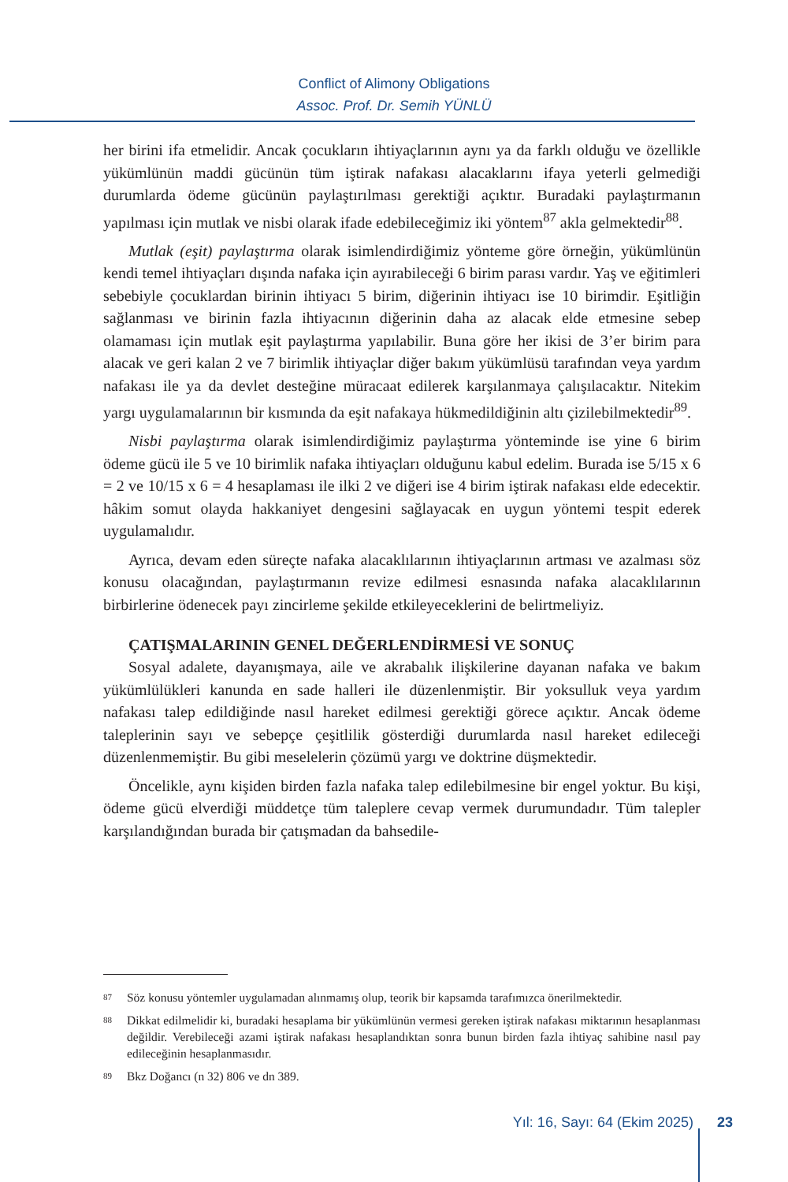Conflict of Alimony Obligations
Assoc. Prof. Dr. Semih YÜNLÜ
her birini ifa etmelidir. Ancak çocukların ihtiyaçlarının aynı ya da farklı olduğu ve özellikle yükümlünün maddi gücünün tüm iştirak nafakası alacaklarını ifaya yeterli gelmediği durumlarda ödeme gücünün paylaştırılması gerektiği açıktır. Buradaki paylaştırmanın yapılması için mutlak ve nisbi olarak ifade edebileceğimiz iki yöntem<sup>87</sup> akla gelmektedir<sup>88</sup>.
Mutlak (eşit) paylaştırma olarak isimlendirdiğimiz yönteme göre örneğin, yükümlünün kendi temel ihtiyaçları dışında nafaka için ayırabileceği 6 birim parası vardır. Yaş ve eğitimleri sebebiyle çocuklardan birinin ihtiyacı 5 birim, diğerinin ihtiyacı ise 10 birimdir. Eşitliğin sağlanması ve birinin fazla ihtiyacının diğerinin daha az alacak elde etmesine sebep olamaması için mutlak eşit paylaştırma yapılabilir. Buna göre her ikisi de 3’er birim para alacak ve geri kalan 2 ve 7 birimlik ihtiyaçlar diğer bakım yükümlüsü tarafından veya yardım nafakası ile ya da devlet desteğine müracaat edilerek karşılanmaya çalışılacaktır. Nitekim yargı uygulamalarının bir kısmında da eşit nafakaya hükmedildiğinin altı çizilebilmektedir<sup>89</sup>.
Nisbi paylaştırma olarak isimlendirdiğimiz paylaştırma yönteminde ise yine 6 birim ödeme gücü ile 5 ve 10 birimlik nafaka ihtiyaçları olduğunu kabul edelim. Burada ise 5/15 x 6 = 2 ve 10/15 x 6 = 4 hesaplaması ile ilki 2 ve diğeri ise 4 birim iştirak nafakası elde edecektir. hâkim somut olayda hakkaniyet dengesini sağlayacak en uygun yöntemi tespit ederek uygulamalıdır.
Ayrıca, devam eden süreçte nafaka alacaklılarının ihtiyaçlarının artması ve azalması söz konusu olacağından, paylaştırmanın revize edilmesi esnasında nafaka alacaklılarının birbirlerine ödenecek payı zincirleme şekilde etkileyeceklerini de belirtmeliyiz.
ÇATIŞMALARININ GENEL DEĞERLENDİRMESİ VE SONUÇ
Sosyal adalete, dayanışmaya, aile ve akrabalık ilişkilerine dayanan nafaka ve bakım yükümlülükleri kanunda en sade halleri ile düzenlenmiştir. Bir yoksulluk veya yardım nafakası talep edildiğinde nasıl hareket edilmesi gerektiği görece açıktır. Ancak ödeme taleplerinin sayı ve sebepçe çeşitlilik gösterdiği durumlarda nasıl hareket edileceği düzenlenmemiştir. Bu gibi meselelerin çözümü yargı ve doktrine düşmektedir.
Öncelikle, aynı kişiden birden fazla nafaka talep edilebilmesine bir engel yoktur. Bu kişi, ödeme gücü elverdiği müddetçe tüm taleplere cevap vermek durumundadır. Tüm talepler karşılandığından burada bir çatışmadan da bahsedile-
87 Söz konusu yöntemler uygulamadan alınmamış olup, teorik bir kapsamda tarafımızca önerilmektedir.
88 Dikkat edilmelidir ki, buradaki hesaplama bir yükümlünün vermesi gereken iştirak nafakası miktarının hesaplanması değildir. Verebileceği azami iştirak nafakası hesaplandıktan sonra bunun birden fazla ihtiyaç sahibine nasıl pay edileceğinin hesaplanmasıdır.
89 Bkz Doğancı (n 32) 806 ve dn 389.
Yıl: 16, Sayı: 64 (Ekim 2025) 23